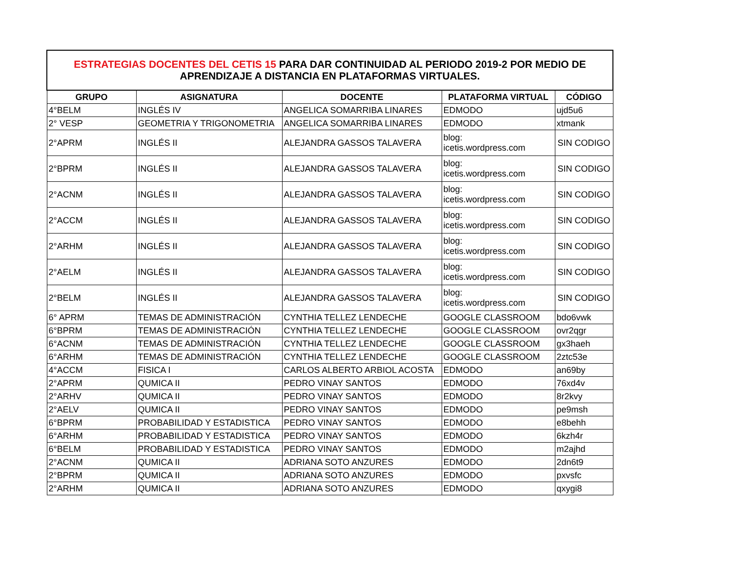| ESTRATEGIAS DOCENTES DEL CETIS 15 PARA DAR CONTINUIDAD AL PERIODO 2019-2 POR MEDIO DE APRENDIZAJE A DISTANCIA EN PLATAFORMAS VIRTUALES. | | | | |
| GRUPO | ASIGNATURA | DOCENTE | PLATAFORMA VIRTUAL | CÓDIGO |
| 4°BELM | INGLÉS IV | ANGELICA SOMARRIBA LINARES | EDMODO | ujd5u6 |
| 2° VESP | GEOMETRIA Y TRIGONOMETRIA | ANGELICA SOMARRIBA LINARES | EDMODO | xtmank |
| 2°APRM | INGLÉS II | ALEJANDRA GASSOS TALAVERA | blog: icetis.wordpress.com | SIN CODIGO |
| 2°BPRM | INGLÉS II | ALEJANDRA GASSOS TALAVERA | blog: icetis.wordpress.com | SIN CODIGO |
| 2°ACNM | INGLÉS II | ALEJANDRA GASSOS TALAVERA | blog: icetis.wordpress.com | SIN CODIGO |
| 2°ACCM | INGLÉS II | ALEJANDRA GASSOS TALAVERA | blog: icetis.wordpress.com | SIN CODIGO |
| 2°ARHM | INGLÉS II | ALEJANDRA GASSOS TALAVERA | blog: icetis.wordpress.com | SIN CODIGO |
| 2°AELM | INGLÉS II | ALEJANDRA GASSOS TALAVERA | blog: icetis.wordpress.com | SIN CODIGO |
| 2°BELM | INGLÉS II | ALEJANDRA GASSOS TALAVERA | blog: icetis.wordpress.com | SIN CODIGO |
| 6° APRM | TEMAS DE ADMINISTRACIÓN | CYNTHIA TELLEZ LENDECHE | GOOGLE CLASSROOM | bdo6vwk |
| 6°BPRM | TEMAS DE ADMINISTRACIÓN | CYNTHIA TELLEZ LENDECHE | GOOGLE CLASSROOM | ovr2qgr |
| 6°ACNM | TEMAS DE ADMINISTRACIÓN | CYNTHIA TELLEZ LENDECHE | GOOGLE CLASSROOM | gx3haeh |
| 6°ARHM | TEMAS DE ADMINISTRACIÓN | CYNTHIA TELLEZ LENDECHE | GOOGLE CLASSROOM | 2ztc53e |
| 4°ACCM | FISICA I | CARLOS ALBERTO ARBIOL ACOSTA | EDMODO | an69by |
| 2°APRM | QUMICA II | PEDRO VINAY SANTOS | EDMODO | 76xd4v |
| 2°ARHV | QUMICA II | PEDRO VINAY SANTOS | EDMODO | 8r2kvy |
| 2°AELV | QUMICA II | PEDRO VINAY SANTOS | EDMODO | pe9msh |
| 6°BPRM | PROBABILIDAD Y ESTADISTICA | PEDRO VINAY SANTOS | EDMODO | e8behh |
| 6°ARHM | PROBABILIDAD Y ESTADISTICA | PEDRO VINAY SANTOS | EDMODO | 6kzh4r |
| 6°BELM | PROBABILIDAD Y ESTADISTICA | PEDRO VINAY SANTOS | EDMODO | m2ajhd |
| 2°ACNM | QUMICA II | ADRIANA SOTO ANZURES | EDMODO | 2dn6t9 |
| 2°BPRM | QUMICA II | ADRIANA SOTO ANZURES | EDMODO | pxvsfc |
| 2°ARHM | QUMICA II | ADRIANA SOTO ANZURES | EDMODO | qxygi8 |